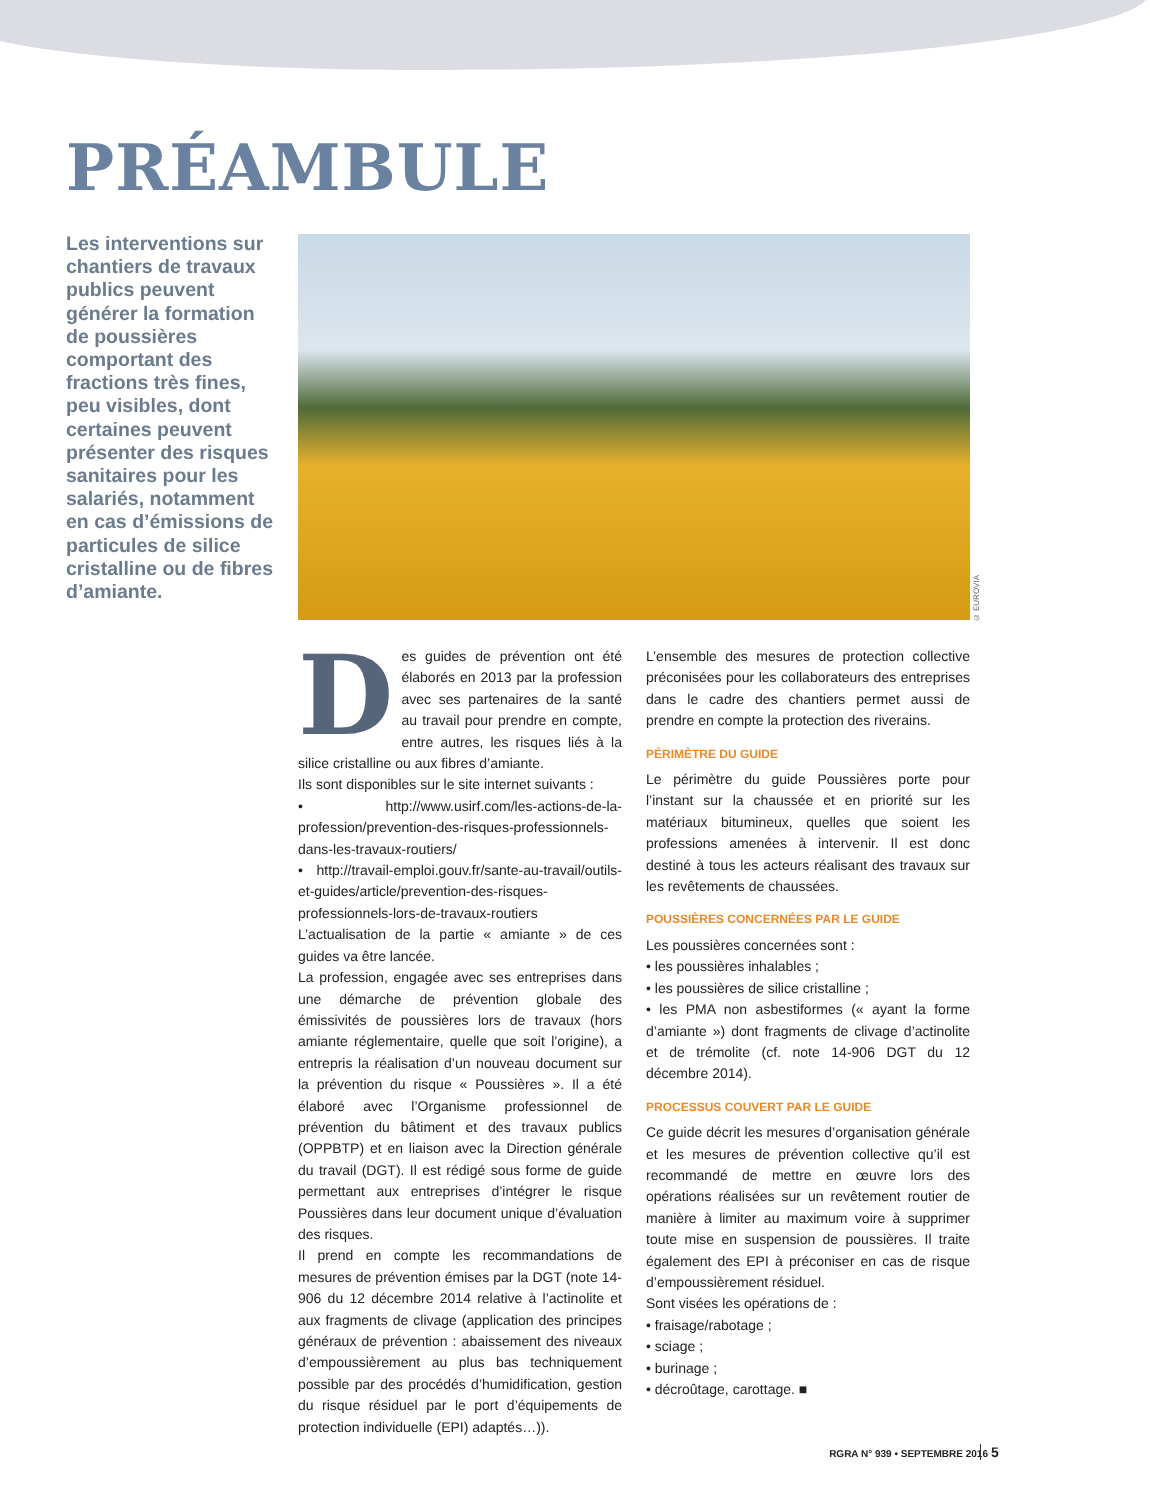PRÉAMBULE
Les interventions sur chantiers de travaux publics peuvent générer la formation de poussières comportant des fractions très fines, peu visibles, dont certaines peuvent présenter des risques sanitaires pour les salariés, notamment en cas d’émissions de particules de silice cristalline ou de fibres d’amiante.
© EUROVIA
Des guides de prévention ont été élaborés en 2013 par la profession avec ses partenaires de la santé au travail pour prendre en compte, entre autres, les risques liés à la silice cristalline ou aux fibres d’amiante.
Ils sont disponibles sur le site internet suivants :
• http://www.usirf.com/les-actions-de-la-profession/prevention-des-risques-professionnels-dans-les-travaux-routiers/
• http://travail-emploi.gouv.fr/sante-au-travail/outils-et-guides/article/prevention-des-risques-professionnels-lors-de-travaux-routiers
L’actualisation de la partie « amiante » de ces guides va être lancée.
La profession, engagée avec ses entreprises dans une démarche de prévention globale des émissivités de poussières lors de travaux (hors amiante réglementaire, quelle que soit l’origine), a entrepris la réalisation d’un nouveau document sur la prévention du risque « Poussières ». Il a été élaboré avec l’Organisme professionnel de prévention du bâtiment et des travaux publics (OPPBTP) et en liaison avec la Direction générale du travail (DGT). Il est rédigé sous forme de guide permettant aux entreprises d’intégrer le risque Poussières dans leur document unique d’évaluation des risques.
Il prend en compte les recommandations de mesures de prévention émises par la DGT (note 14-906 du 12 décembre 2014 relative à l’actinolite et aux fragments de clivage (application des principes généraux de prévention : abaissement des niveaux d’empoussièrement au plus bas techniquement possible par des procédés d’humidification, gestion du risque résiduel par le port d’équipements de protection individuelle (EPI) adaptés…)).
L’ensemble des mesures de protection collective préconisées pour les collaborateurs des entreprises dans le cadre des chantiers permet aussi de prendre en compte la protection des riverains.
PÉRIMÈTRE DU GUIDE
Le périmètre du guide Poussières porte pour l’instant sur la chaussée et en priorité sur les matériaux bitumineux, quelles que soient les professions amenées à intervenir. Il est donc destiné à tous les acteurs réalisant des travaux sur les revêtements de chaussées.
POUSSIÈRES CONCERNÉES PAR LE GUIDE
Les poussières concernées sont :
• les poussières inhalables ;
• les poussières de silice cristalline ;
• les PMA non asbestiformes (« ayant la forme d’amiante ») dont fragments de clivage d’actinolite et de trémolite (cf. note 14-906 DGT du 12 décembre 2014).
PROCESSUS COUVERT PAR LE GUIDE
Ce guide décrit les mesures d’organisation générale et les mesures de prévention collective qu’il est recommandé de mettre en œuvre lors des opérations réalisées sur un revêtement routier de manière à limiter au maximum voire à supprimer toute mise en suspension de poussières. Il traite également des EPI à préconiser en cas de risque d’empoussièrement résiduel.
Sont visées les opérations de :
• fraisage/rabotage ;
• sciage ;
• burinage ;
• décroûtage, carottage. ■
RGRA N° 939 • SEPTEMBRE 2016 5